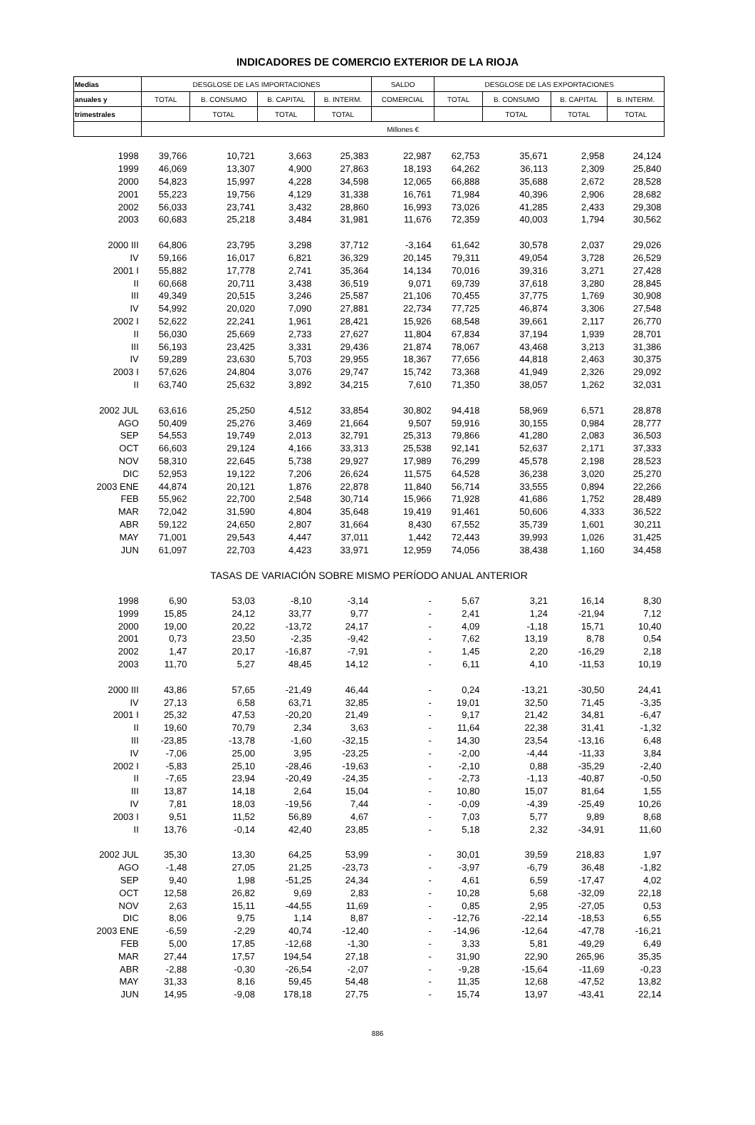INDICADORES DE COMERCIO EXTERIOR DE LA RIOJA
| Medias | DESGLOSE DE LAS IMPORTACIONES | | | | SALDO | DESGLOSE DE LAS EXPORTACIONES | | | |
| --- | --- | --- | --- | --- | --- | --- | --- | --- | --- |
| anuales y | TOTAL | B. CONSUMO | B. CAPITAL | B. INTERM. | COMERCIAL | TOTAL | B. CONSUMO | B. CAPITAL | B. INTERM. |
| trimestrales | | TOTAL | TOTAL | TOTAL | | | TOTAL | TOTAL | TOTAL |
| | Millones € | | | | | | | | |
| 1998 | 39,766 | 10,721 | 3,663 | 25,383 | 22,987 | 62,753 | 35,671 | 2,958 | 24,124 |
| 1999 | 46,069 | 13,307 | 4,900 | 27,863 | 18,193 | 64,262 | 36,113 | 2,309 | 25,840 |
| 2000 | 54,823 | 15,997 | 4,228 | 34,598 | 12,065 | 66,888 | 35,688 | 2,672 | 28,528 |
| 2001 | 55,223 | 19,756 | 4,129 | 31,338 | 16,761 | 71,984 | 40,396 | 2,906 | 28,682 |
| 2002 | 56,033 | 23,741 | 3,432 | 28,860 | 16,993 | 73,026 | 41,285 | 2,433 | 29,308 |
| 2003 | 60,683 | 25,218 | 3,484 | 31,981 | 11,676 | 72,359 | 40,003 | 1,794 | 30,562 |
| 2000 III | 64,806 | 23,795 | 3,298 | 37,712 | -3,164 | 61,642 | 30,578 | 2,037 | 29,026 |
| IV | 59,166 | 16,017 | 6,821 | 36,329 | 20,145 | 79,311 | 49,054 | 3,728 | 26,529 |
| 2001 I | 55,882 | 17,778 | 2,741 | 35,364 | 14,134 | 70,016 | 39,316 | 3,271 | 27,428 |
| II | 60,668 | 20,711 | 3,438 | 36,519 | 9,071 | 69,739 | 37,618 | 3,280 | 28,845 |
| III | 49,349 | 20,515 | 3,246 | 25,587 | 21,106 | 70,455 | 37,775 | 1,769 | 30,908 |
| IV | 54,992 | 20,020 | 7,090 | 27,881 | 22,734 | 77,725 | 46,874 | 3,306 | 27,548 |
| 2002 I | 52,622 | 22,241 | 1,961 | 28,421 | 15,926 | 68,548 | 39,661 | 2,117 | 26,770 |
| II | 56,030 | 25,669 | 2,733 | 27,627 | 11,804 | 67,834 | 37,194 | 1,939 | 28,701 |
| III | 56,193 | 23,425 | 3,331 | 29,436 | 21,874 | 78,067 | 43,468 | 3,213 | 31,386 |
| IV | 59,289 | 23,630 | 5,703 | 29,955 | 18,367 | 77,656 | 44,818 | 2,463 | 30,375 |
| 2003 I | 57,626 | 24,804 | 3,076 | 29,747 | 15,742 | 73,368 | 41,949 | 2,326 | 29,092 |
| II | 63,740 | 25,632 | 3,892 | 34,215 | 7,610 | 71,350 | 38,057 | 1,262 | 32,031 |
| 2002 JUL | 63,616 | 25,250 | 4,512 | 33,854 | 30,802 | 94,418 | 58,969 | 6,571 | 28,878 |
| AGO | 50,409 | 25,276 | 3,469 | 21,664 | 9,507 | 59,916 | 30,155 | 0,984 | 28,777 |
| SEP | 54,553 | 19,749 | 2,013 | 32,791 | 25,313 | 79,866 | 41,280 | 2,083 | 36,503 |
| OCT | 66,603 | 29,124 | 4,166 | 33,313 | 25,538 | 92,141 | 52,637 | 2,171 | 37,333 |
| NOV | 58,310 | 22,645 | 5,738 | 29,927 | 17,989 | 76,299 | 45,578 | 2,198 | 28,523 |
| DIC | 52,953 | 19,122 | 7,206 | 26,624 | 11,575 | 64,528 | 36,238 | 3,020 | 25,270 |
| 2003 ENE | 44,874 | 20,121 | 1,876 | 22,878 | 11,840 | 56,714 | 33,555 | 0,894 | 22,266 |
| FEB | 55,962 | 22,700 | 2,548 | 30,714 | 15,966 | 71,928 | 41,686 | 1,752 | 28,489 |
| MAR | 72,042 | 31,590 | 4,804 | 35,648 | 19,419 | 91,461 | 50,606 | 4,333 | 36,522 |
| ABR | 59,122 | 24,650 | 2,807 | 31,664 | 8,430 | 67,552 | 35,739 | 1,601 | 30,211 |
| MAY | 71,001 | 29,543 | 4,447 | 37,011 | 1,442 | 72,443 | 39,993 | 1,026 | 31,425 |
| JUN | 61,097 | 22,703 | 4,423 | 33,971 | 12,959 | 74,056 | 38,438 | 1,160 | 34,458 |
| TASAS DE VARIACIÓN SOBRE MISMO PERÍODO ANUAL ANTERIOR | | | | | | | | | |
| 1998 | 6,90 | 53,03 | -8,10 | -3,14 | - | 5,67 | 3,21 | 16,14 | 8,30 |
| 1999 | 15,85 | 24,12 | 33,77 | 9,77 | - | 2,41 | 1,24 | -21,94 | 7,12 |
| 2000 | 19,00 | 20,22 | -13,72 | 24,17 | - | 4,09 | -1,18 | 15,71 | 10,40 |
| 2001 | 0,73 | 23,50 | -2,35 | -9,42 | - | 7,62 | 13,19 | 8,78 | 0,54 |
| 2002 | 1,47 | 20,17 | -16,87 | -7,91 | - | 1,45 | 2,20 | -16,29 | 2,18 |
| 2003 | 11,70 | 5,27 | 48,45 | 14,12 | - | 6,11 | 4,10 | -11,53 | 10,19 |
| 2000 III | 43,86 | 57,65 | -21,49 | 46,44 | - | 0,24 | -13,21 | -30,50 | 24,41 |
| IV | 27,13 | 6,58 | 63,71 | 32,85 | - | 19,01 | 32,50 | 71,45 | -3,35 |
| 2001 I | 25,32 | 47,53 | -20,20 | 21,49 | - | 9,17 | 21,42 | 34,81 | -6,47 |
| II | 19,60 | 70,79 | 2,34 | 3,63 | - | 11,64 | 22,38 | 31,41 | -1,32 |
| III | -23,85 | -13,78 | -1,60 | -32,15 | - | 14,30 | 23,54 | -13,16 | 6,48 |
| IV | -7,06 | 25,00 | 3,95 | -23,25 | - | -2,00 | -4,44 | -11,33 | 3,84 |
| 2002 I | -5,83 | 25,10 | -28,46 | -19,63 | - | -2,10 | 0,88 | -35,29 | -2,40 |
| II | -7,65 | 23,94 | -20,49 | -24,35 | - | -2,73 | -1,13 | -40,87 | -0,50 |
| III | 13,87 | 14,18 | 2,64 | 15,04 | - | 10,80 | 15,07 | 81,64 | 1,55 |
| IV | 7,81 | 18,03 | -19,56 | 7,44 | - | -0,09 | -4,39 | -25,49 | 10,26 |
| 2003 I | 9,51 | 11,52 | 56,89 | 4,67 | - | 7,03 | 5,77 | 9,89 | 8,68 |
| II | 13,76 | -0,14 | 42,40 | 23,85 | - | 5,18 | 2,32 | -34,91 | 11,60 |
| 2002 JUL | 35,30 | 13,30 | 64,25 | 53,99 | - | 30,01 | 39,59 | 218,83 | 1,97 |
| AGO | -1,48 | 27,05 | 21,25 | -23,73 | - | -3,97 | -6,79 | 36,48 | -1,82 |
| SEP | 9,40 | 1,98 | -51,25 | 24,34 | - | 4,61 | 6,59 | -17,47 | 4,02 |
| OCT | 12,58 | 26,82 | 9,69 | 2,83 | - | 10,28 | 5,68 | -32,09 | 22,18 |
| NOV | 2,63 | 15,11 | -44,55 | 11,69 | - | 0,85 | 2,95 | -27,05 | 0,53 |
| DIC | 8,06 | 9,75 | 1,14 | 8,87 | - | -12,76 | -22,14 | -18,53 | 6,55 |
| 2003 ENE | -6,59 | -2,29 | 40,74 | -12,40 | - | -14,96 | -12,64 | -47,78 | -16,21 |
| FEB | 5,00 | 17,85 | -12,68 | -1,30 | - | 3,33 | 5,81 | -49,29 | 6,49 |
| MAR | 27,44 | 17,57 | 194,54 | 27,18 | - | 31,90 | 22,90 | 265,96 | 35,35 |
| ABR | -2,88 | -0,30 | -26,54 | -2,07 | - | -9,28 | -15,64 | -11,69 | -0,23 |
| MAY | 31,33 | 8,16 | 59,45 | 54,48 | - | 11,35 | 12,68 | -47,52 | 13,82 |
| JUN | 14,95 | -9,08 | 178,18 | 27,75 | - | 15,74 | 13,97 | -43,41 | 22,14 |
886